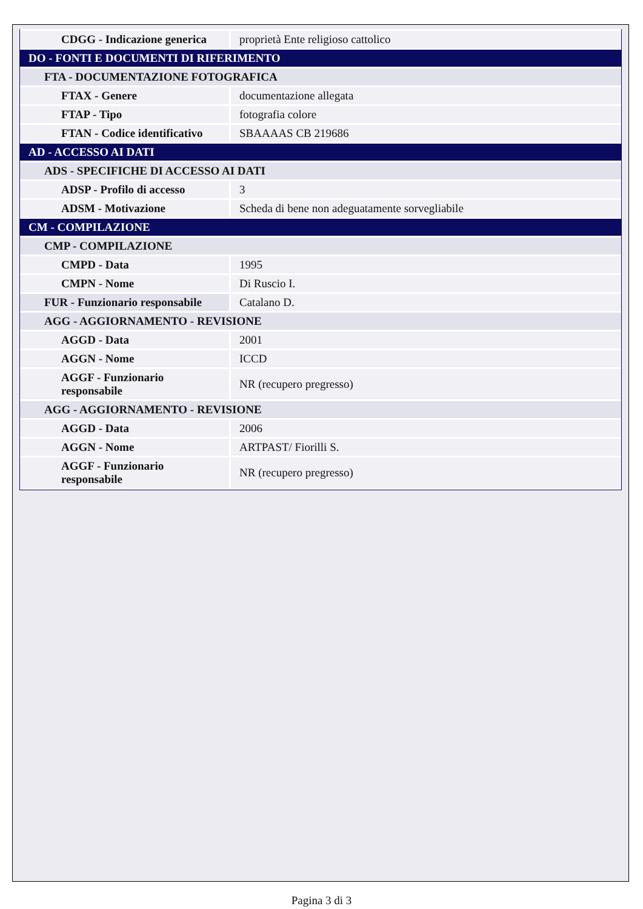| CDGG - Indicazione generica | proprietà Ente religioso cattolico |
| DO - FONTI E DOCUMENTI DI RIFERIMENTO | |
| FTA - DOCUMENTAZIONE FOTOGRAFICA | |
| FTAX - Genere | documentazione allegata |
| FTAP - Tipo | fotografia colore |
| FTAN - Codice identificativo | SBAAAAS CB 219686 |
| AD - ACCESSO AI DATI | |
| ADS - SPECIFICHE DI ACCESSO AI DATI | |
| ADSP - Profilo di accesso | 3 |
| ADSM - Motivazione | Scheda di bene non adeguatamente sorvegliabile |
| CM - COMPILAZIONE | |
| CMP - COMPILAZIONE | |
| CMPD - Data | 1995 |
| CMPN - Nome | Di Ruscio I. |
| FUR - Funzionario responsabile | Catalano D. |
| AGG - AGGIORNAMENTO - REVISIONE | |
| AGGD - Data | 2001 |
| AGGN - Nome | ICCD |
| AGGF - Funzionario responsabile | NR (recupero pregresso) |
| AGG - AGGIORNAMENTO - REVISIONE | |
| AGGD - Data | 2006 |
| AGGN - Nome | ARTPAST/ Fiorilli S. |
| AGGF - Funzionario responsabile | NR (recupero pregresso) |
Pagina 3 di 3